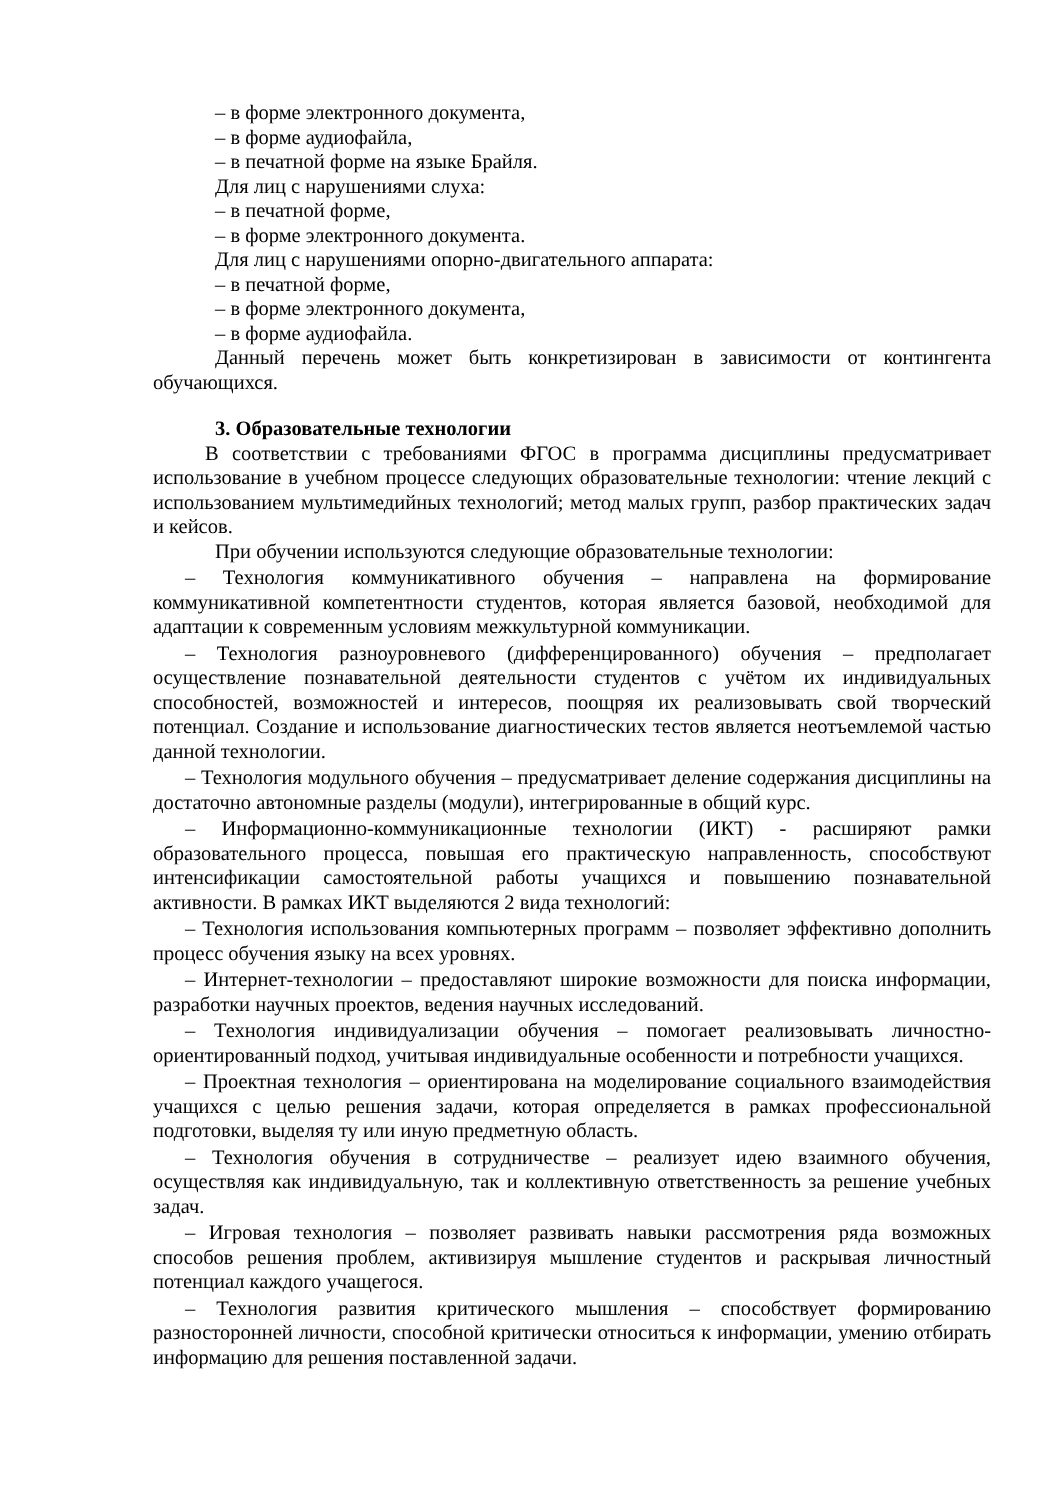– в форме электронного документа,
– в форме аудиофайла,
– в печатной форме на языке Брайля.
Для лиц с нарушениями слуха:
– в печатной форме,
– в форме электронного документа.
Для лиц с нарушениями опорно-двигательного аппарата:
– в печатной форме,
– в форме электронного документа,
– в форме аудиофайла.
Данный перечень может быть конкретизирован в зависимости от контингента обучающихся.
3. Образовательные технологии
В соответствии с требованиями ФГОС в программа дисциплины предусматривает использование в учебном процессе следующих образовательные технологии: чтение лекций с использованием мультимедийных технологий; метод малых групп, разбор практических задач и кейсов.
При обучении используются следующие образовательные технологии:
– Технология коммуникативного обучения – направлена на формирование коммуникативной компетентности студентов, которая является базовой, необходимой для адаптации к современным условиям межкультурной коммуникации.
– Технология разноуровневого (дифференцированного) обучения – предполагает осуществление познавательной деятельности студентов с учётом их индивидуальных способностей, возможностей и интересов, поощряя их реализовывать свой творческий потенциал. Создание и использование диагностических тестов является неотъемлемой частью данной технологии.
– Технология модульного обучения – предусматривает деление содержания дисциплины на достаточно автономные разделы (модули), интегрированные в общий курс.
– Информационно-коммуникационные технологии (ИКТ) - расширяют рамки образовательного процесса, повышая его практическую направленность, способствуют интенсификации самостоятельной работы учащихся и повышению познавательной активности. В рамках ИКТ выделяются 2 вида технологий:
– Технология использования компьютерных программ – позволяет эффективно дополнить процесс обучения языку на всех уровнях.
– Интернет-технологии – предоставляют широкие возможности для поиска информации, разработки научных проектов, ведения научных исследований.
– Технология индивидуализации обучения – помогает реализовывать личностно-ориентированный подход, учитывая индивидуальные особенности и потребности учащихся.
– Проектная технология – ориентирована на моделирование социального взаимодействия учащихся с целью решения задачи, которая определяется в рамках профессиональной подготовки, выделяя ту или иную предметную область.
– Технология обучения в сотрудничестве – реализует идею взаимного обучения, осуществляя как индивидуальную, так и коллективную ответственность за решение учебных задач.
– Игровая технология – позволяет развивать навыки рассмотрения ряда возможных способов решения проблем, активизируя мышление студентов и раскрывая личностный потенциал каждого учащегося.
– Технология развития критического мышления – способствует формированию разносторонней личности, способной критически относиться к информации, умению отбирать информацию для решения поставленной задачи.